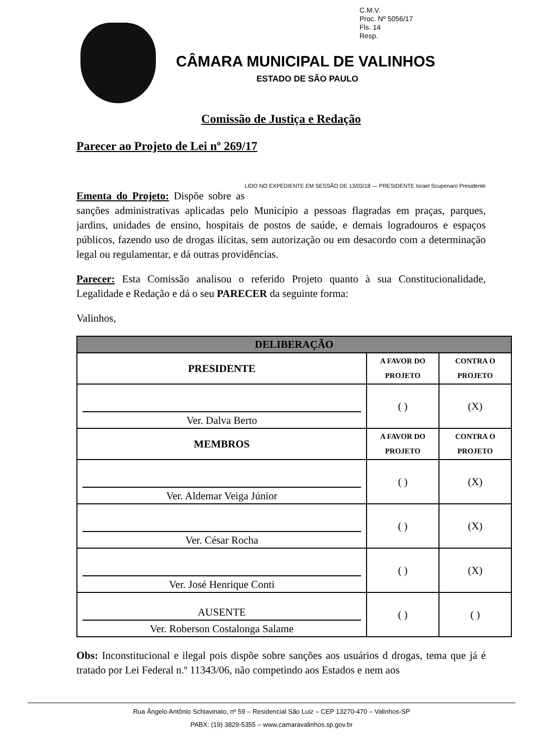C.M.V.
Proc. Nº 5056/17
Fls. 14
Resp.
CÂMARA MUNICIPAL DE VALINHOS
ESTADO DE SÃO PAULO
Comissão de Justiça e Redação
Parecer ao Projeto de Lei nº 269/17
LIDO NO EXPEDIENTE EM SESSÃO DE 13/03/18 — PRESIDENTE Israel Scupenaro Presidente
Ementa do Projeto: Dispõe sobre as sanções administrativas aplicadas pelo Município a pessoas flagradas em praças, parques, jardins, unidades de ensino, hospitais de postos de saúde, e demais logradouros e espaços públicos, fazendo uso de drogas ilícitas, sem autorização ou em desacordo com a determinação legal ou regulamentar, e dá outras providências.
Parecer: Esta Comissão analisou o referido Projeto quanto à sua Constitucionalidade, Legalidade e Redação e dá o seu PARECER da seguinte forma:
Valinhos,
| DELIBERAÇÃO | | |
| --- | --- | --- |
| PRESIDENTE | A FAVOR DO PROJETO | CONTRA O PROJETO |
| Ver. Dalva Berto | ( ) | (X) |
| MEMBROS | A FAVOR DO PROJETO | CONTRA O PROJETO |
| Ver. Aldemar Veiga Júnior | ( ) | (X) |
| Ver. César Rocha | ( ) | (X) |
| Ver. José Henrique Conti | ( ) | (X) |
| AUSENTE Ver. Roberson Costalonga Salame | ( ) | ( ) |
Obs: Inconstitucional e ilegal pois dispõe sobre sanções aos usuários d drogas, tema que já é tratado por Lei Federal n.º 11343/06, não competindo aos Estados e nem aos
Rua Ângelo Antônio Schiavinato, nº 59 – Residencial São Luiz – CEP 13270-470 – Valinhos-SP
PABX: (19) 3829-5355 – www.camaravalinhos.sp.gov.br